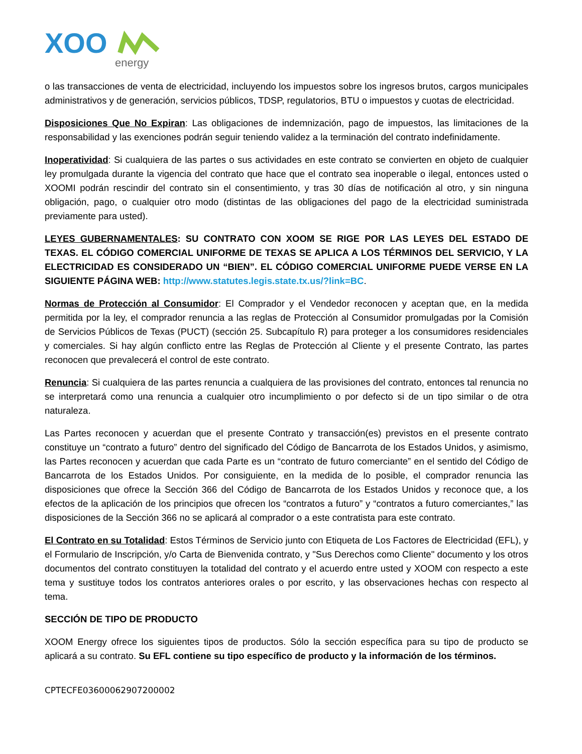XOO
energy
o las transacciones de venta de electricidad, incluyendo los impuestos sobre los ingresos brutos, cargos municipales administrativos y de generación, servicios públicos, TDSP, regulatorios, BTU o impuestos y cuotas de electricidad.
Disposiciones Que No Expiran: Las obligaciones de indemnización, pago de impuestos, las limitaciones de la responsabilidad y las exenciones podrán seguir teniendo validez a la terminación del contrato indefinidamente.
Inoperatividad: Si cualquiera de las partes o sus actividades en este contrato se convierten en objeto de cualquier ley promulgada durante la vigencia del contrato que hace que el contrato sea inoperable o ilegal, entonces usted o XOOMI podrán rescindir del contrato sin el consentimiento, y tras 30 días de notificación al otro, y sin ninguna obligación, pago, o cualquier otro modo (distintas de las obligaciones del pago de la electricidad suministrada previamente para usted).
LEYES GUBERNAMENTALES: SU CONTRATO CON XOOM SE RIGE POR LAS LEYES DEL ESTADO DE TEXAS. EL CÓDIGO COMERCIAL UNIFORME DE TEXAS SE APLICA A LOS TÉRMINOS DEL SERVICIO, Y LA ELECTRICIDAD ES CONSIDERADO UN “BIEN”. EL CÓDIGO COMERCIAL UNIFORME PUEDE VERSE EN LA SIGUIENTE PÁGINA WEB: http://www.statutes.legis.state.tx.us/?link=BC.
Normas de Protección al Consumidor: El Comprador y el Vendedor reconocen y aceptan que, en la medida permitida por la ley, el comprador renuncia a las reglas de Protección al Consumidor promulgadas por la Comisión de Servicios Públicos de Texas (PUCT) (sección 25. Subcapítulo R) para proteger a los consumidores residenciales y comerciales. Si hay algún conflicto entre las Reglas de Protección al Cliente y el presente Contrato, las partes reconocen que prevalecerá el control de este contrato.
Renuncia: Si cualquiera de las partes renuncia a cualquiera de las provisiones del contrato, entonces tal renuncia no se interpretará como una renuncia a cualquier otro incumplimiento o por defecto si de un tipo similar o de otra naturaleza.
Las Partes reconocen y acuerdan que el presente Contrato y transacción(es) previstos en el presente contrato constituye un “contrato a futuro” dentro del significado del Código de Bancarrota de los Estados Unidos, y asimismo, las Partes reconocen y acuerdan que cada Parte es un “contrato de futuro comerciante” en el sentido del Código de Bancarrota de los Estados Unidos. Por consiguiente, en la medida de lo posible, el comprador renuncia las disposiciones que ofrece la Sección 366 del Código de Bancarrota de los Estados Unidos y reconoce que, a los efectos de la aplicación de los principios que ofrecen los “contratos a futuro” y “contratos a futuro comerciantes,” las disposiciones de la Sección 366 no se aplicará al comprador o a este contratista para este contrato.
El Contrato en su Totalidad: Estos Términos de Servicio junto con Etiqueta de Los Factores de Electricidad (EFL), y el Formulario de Inscripción, y/o Carta de Bienvenida contrato, y "Sus Derechos como Cliente" documento y los otros documentos del contrato constituyen la totalidad del contrato y el acuerdo entre usted y XOOM con respecto a este tema y sustituye todos los contratos anteriores orales o por escrito, y las observaciones hechas con respecto al tema.
SECCIÓN DE TIPO DE PRODUCTO
XOOM Energy ofrece los siguientes tipos de productos. Sólo la sección específica para su tipo de producto se aplicará a su contrato. Su EFL contiene su tipo específico de producto y la información de los términos.
CPTECFE03600062907200002